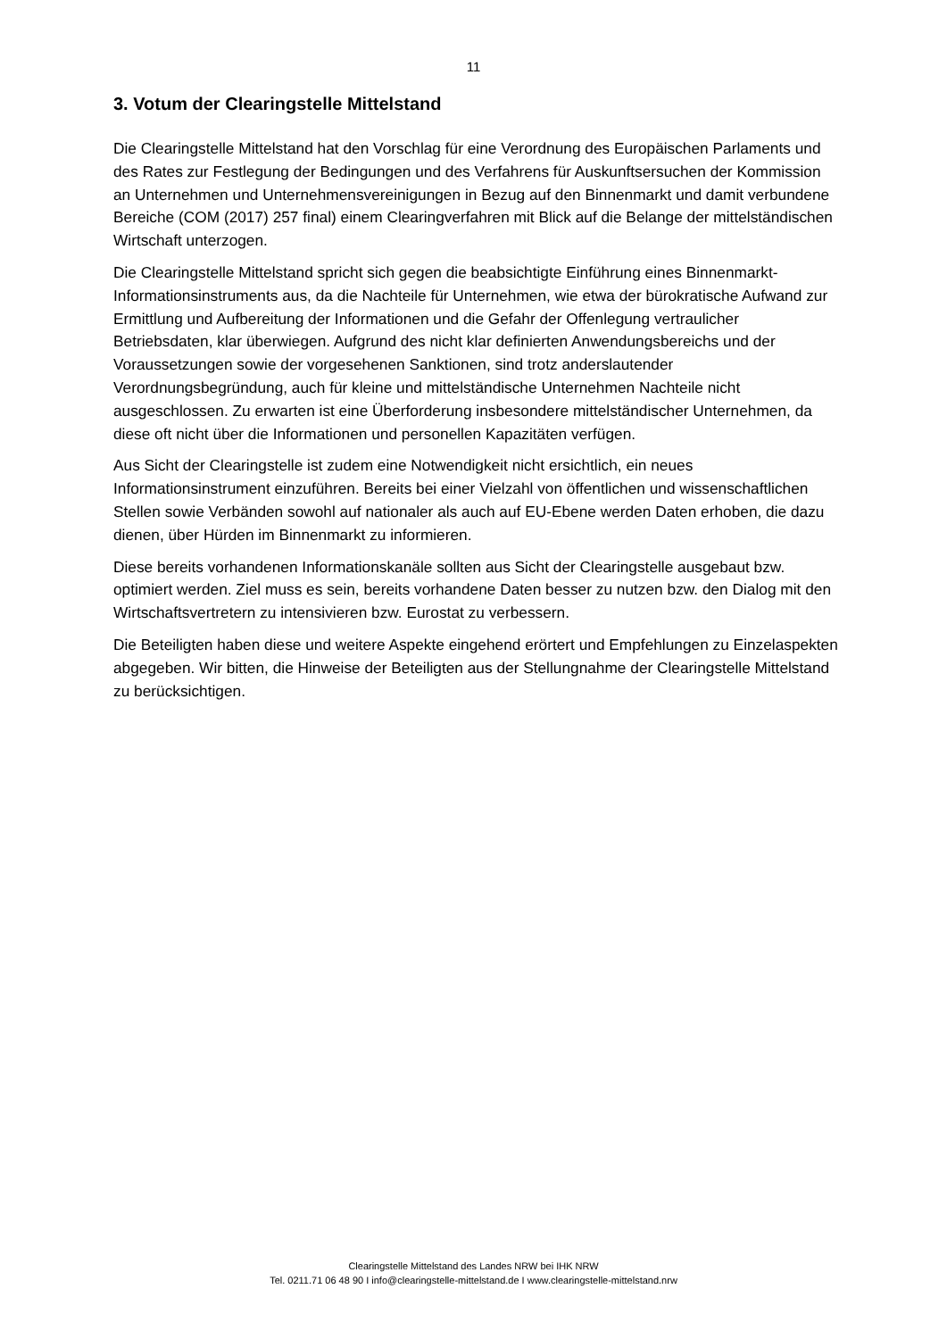11
3. Votum der Clearingstelle Mittelstand
Die Clearingstelle Mittelstand hat den Vorschlag für eine Verordnung des Europäischen Parlaments und des Rates zur Festlegung der Bedingungen und des Verfahrens für Auskunftsersuchen der Kommission an Unternehmen und Unternehmensvereinigungen in Bezug auf den Binnenmarkt und damit verbundene Bereiche (COM (2017) 257 final) einem Clearingverfahren mit Blick auf die Belange der mittelständischen Wirtschaft unterzogen.
Die Clearingstelle Mittelstand spricht sich gegen die beabsichtigte Einführung eines Binnenmarkt-Informationsinstruments aus, da die Nachteile für Unternehmen, wie etwa der bürokratische Aufwand zur Ermittlung und Aufbereitung der Informationen und die Gefahr der Offenlegung vertraulicher Betriebsdaten, klar überwiegen. Aufgrund des nicht klar definierten Anwendungsbereichs und der Voraussetzungen sowie der vorgesehenen Sanktionen, sind trotz anderslautender Verordnungsbegründung, auch für kleine und mittelständische Unternehmen Nachteile nicht ausgeschlossen. Zu erwarten ist eine Überforderung insbesondere mittelständischer Unternehmen, da diese oft nicht über die Informationen und personellen Kapazitäten verfügen.
Aus Sicht der Clearingstelle ist zudem eine Notwendigkeit nicht ersichtlich, ein neues Informationsinstrument einzuführen. Bereits bei einer Vielzahl von öffentlichen und wissenschaftlichen Stellen sowie Verbänden sowohl auf nationaler als auch auf EU-Ebene werden Daten erhoben, die dazu dienen, über Hürden im Binnenmarkt zu informieren.
Diese bereits vorhandenen Informationskanäle sollten aus Sicht der Clearingstelle ausgebaut bzw. optimiert werden. Ziel muss es sein, bereits vorhandene Daten besser zu nutzen bzw. den Dialog mit den Wirtschaftsvertretern zu intensivieren bzw. Eurostat zu verbessern.
Die Beteiligten haben diese und weitere Aspekte eingehend erörtert und Empfehlungen zu Einzelaspekten abgegeben. Wir bitten, die Hinweise der Beteiligten aus der Stellungnahme der Clearingstelle Mittelstand zu berücksichtigen.
Clearingstelle Mittelstand des Landes NRW bei IHK NRW
Tel. 0211.71 06 48 90 I info@clearingstelle-mittelstand.de I www.clearingstelle-mittelstand.nrw